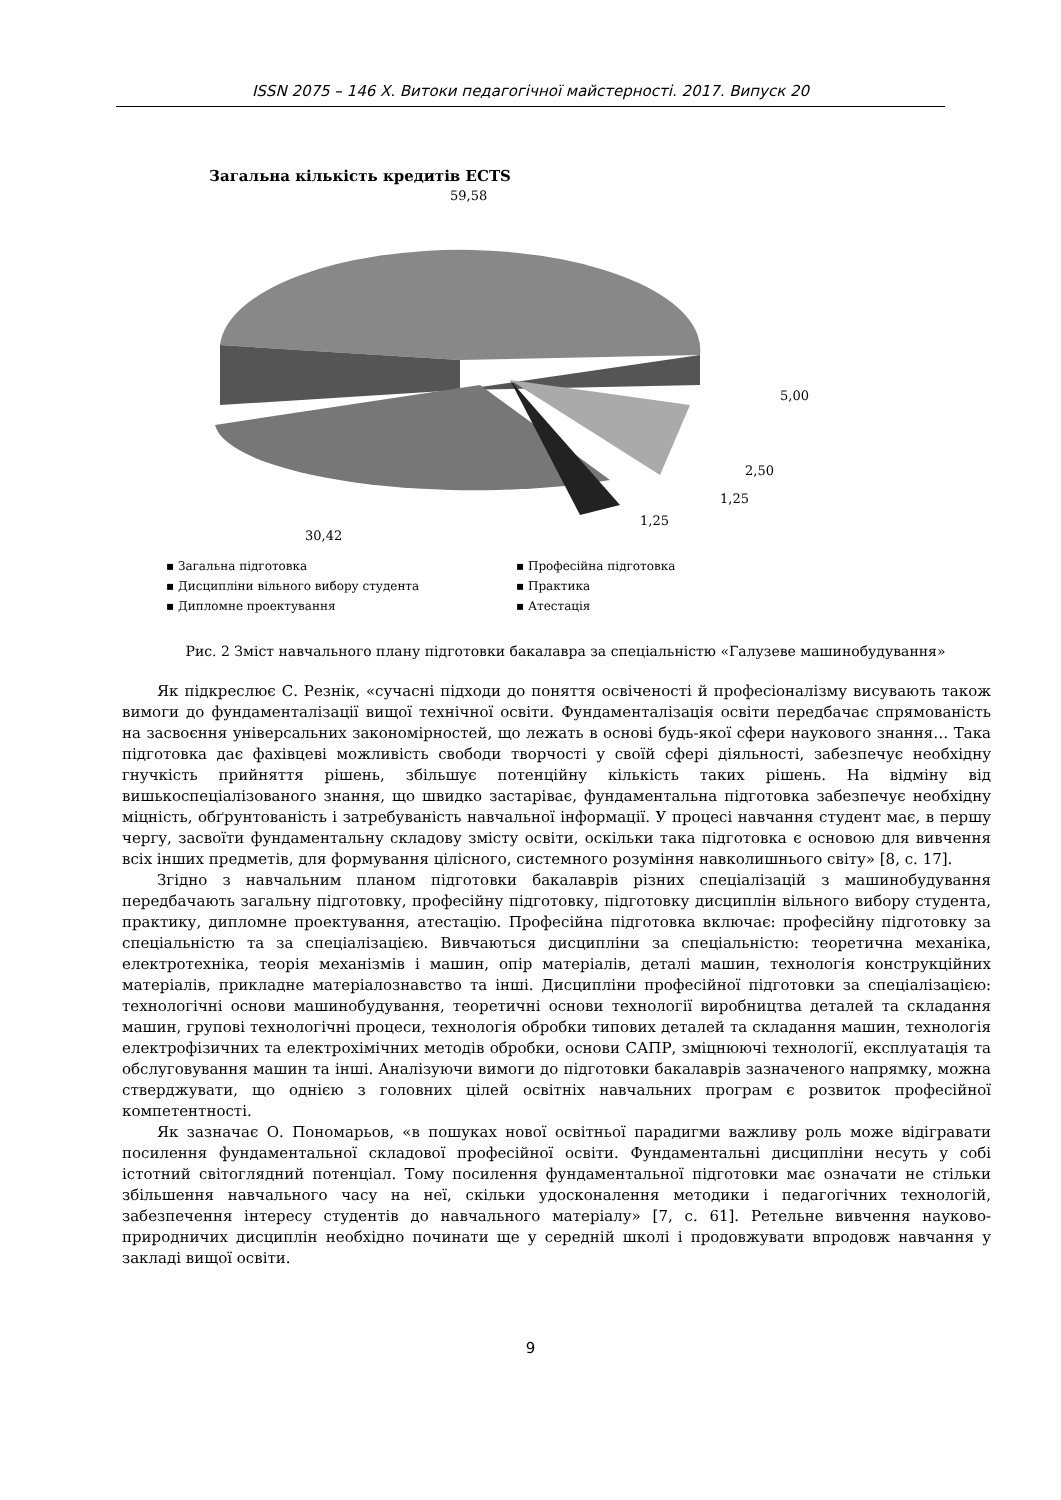ISSN 2075 – 146 Х. Витоки педагогічної майстерності. 2017. Випуск 20
Загальна кількість кредитів ECTS
59,58
5,00
2,50
1,25
1,25
30,42
▪ Загальна підготовка
▪ Професійна підготовка
▪ Дисципліни вільного вибору студента
▪ Практика
▪ Дипломне проектування
▪ Атестація
Рис. 2 Зміст навчального плану підготовки бакалавра за спеціальністю «Галузеве машинобудування»
Як підкреслює С. Резнік, «сучасні підходи до поняття освіченості й професіоналізму висувають також вимоги до фундаменталізації вищої технічної освіти. Фундаменталізація освіти передбачає спрямованість на засвоєння універсальних закономірностей, що лежать в основі будь-якої сфери наукового знання… Така підготовка дає фахівцеві можливість свободи творчості у своїй сфері діяльності, забезпечує необхідну гнучкість прийняття рішень, збільшує потенційну кількість таких рішень. На відміну від вишькоспеціалізованого знання, що швидко застаріває, фундаментальна підготовка забезпечує необхідну міцність, обґрунтованість і затребуваність навчальної інформації. У процесі навчання студент має, в першу чергу, засвоїти фундаментальну складову змісту освіти, оскільки така підготовка є основою для вивчення всіх інших предметів, для формування цілісного, системного розуміння навколишнього світу» [8, с. 17].
Згідно з навчальним планом підготовки бакалаврів різних спеціалізацій з машинобудування передбачають загальну підготовку, професійну підготовку, підготовку дисциплін вільного вибору студента, практику, дипломне проектування, атестацію. Професійна підготовка включає: професійну підготовку за спеціальністю та за спеціалізацією. Вивчаються дисципліни за спеціальністю: теоретична механіка, електротехніка, теорія механізмів і машин, опір матеріалів, деталі машин, технологія конструкційних матеріалів, прикладне матеріалознавство та інші. Дисципліни професійної підготовки за спеціалізацією: технологічні основи машинобудування, теоретичні основи технології виробництва деталей та складання машин, групові технологічні процеси, технологія обробки типових деталей та складання машин, технологія електрофізичних та електрохімічних методів обробки, основи САПР, зміцнюючі технології, експлуатація та обслуговування машин та інші. Аналізуючи вимоги до підготовки бакалаврів зазначеного напрямку, можна стверджувати, що однією з головних цілей освітніх навчальних програм є розвиток професійної компетентності.
Як зазначає О. Пономарьов, «в пошуках нової освітньої парадигми важливу роль може відігравати посилення фундаментальної складової професійної освіти. Фундаментальні дисципліни несуть у собі істотний світоглядний потенціал. Тому посилення фундаментальної підготовки має означати не стільки збільшення навчального часу на неї, скільки удосконалення методики і педагогічних технологій, забезпечення інтересу студентів до навчального матеріалу» [7, с. 61]. Ретельне вивчення науково-природничих дисциплін необхідно починати ще у середній школі і продовжувати впродовж навчання у закладі вищої освіти.
9